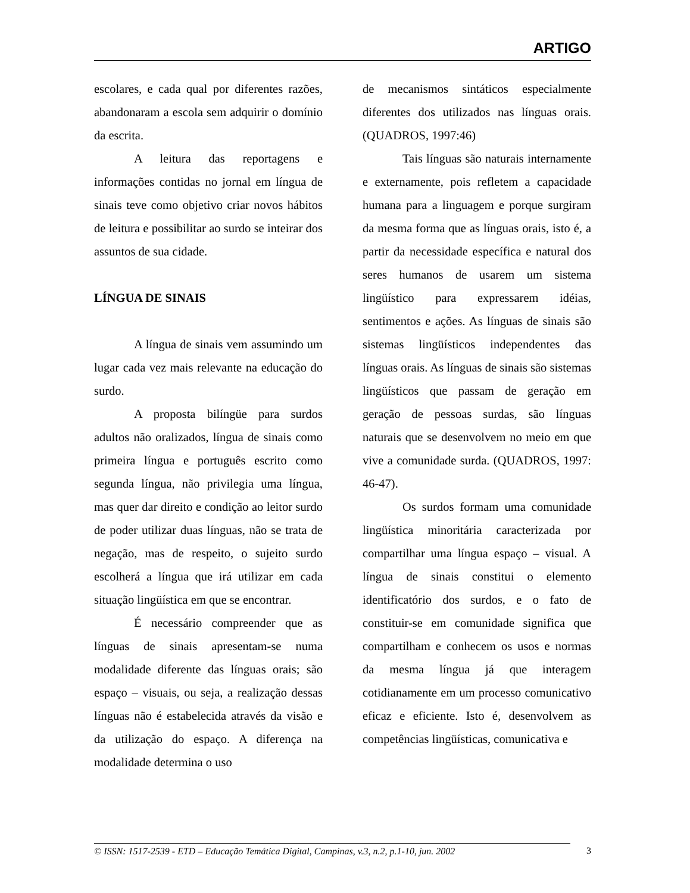ARTIGO
escolares, e cada qual por diferentes razões, abandonaram a escola sem adquirir o domínio da escrita.
A leitura das reportagens e informações contidas no jornal em língua de sinais teve como objetivo criar novos hábitos de leitura e possibilitar ao surdo se inteirar dos assuntos de sua cidade.
LÍNGUA DE SINAIS
A língua de sinais vem assumindo um lugar cada vez mais relevante na educação do surdo.
A proposta bilíngüe para surdos adultos não oralizados, língua de sinais como primeira língua e português escrito como segunda língua, não privilegia uma língua, mas quer dar direito e condição ao leitor surdo de poder utilizar duas línguas, não se trata de negação, mas de respeito, o sujeito surdo escolherá a língua que irá utilizar em cada situação lingüística em que se encontrar.
É necessário compreender que as línguas de sinais apresentam-se numa modalidade diferente das línguas orais; são espaço – visuais, ou seja, a realização dessas línguas não é estabelecida através da visão e da utilização do espaço. A diferença na modalidade determina o uso
de mecanismos sintáticos especialmente diferentes dos utilizados nas línguas orais. (QUADROS, 1997:46)
Tais línguas são naturais internamente e externamente, pois refletem a capacidade humana para a linguagem e porque surgiram da mesma forma que as línguas orais, isto é, a partir da necessidade específica e natural dos seres humanos de usarem um sistema lingüístico para expressarem idéias, sentimentos e ações. As línguas de sinais são sistemas lingüísticos independentes das línguas orais. As línguas de sinais são sistemas lingüísticos que passam de geração em geração de pessoas surdas, são línguas naturais que se desenvolvem no meio em que vive a comunidade surda. (QUADROS, 1997: 46-47).
Os surdos formam uma comunidade lingüística minoritária caracterizada por compartilhar uma língua espaço – visual. A língua de sinais constitui o elemento identificatório dos surdos, e o fato de constituir-se em comunidade significa que compartilham e conhecem os usos e normas da mesma língua já que interagem cotidianamente em um processo comunicativo eficaz e eficiente. Isto é, desenvolvem as competências lingüísticas, comunicativa e
© ISSN: 1517-2539 - ETD – Educação Temática Digital, Campinas, v.3, n.2, p.1-10, jun. 2002
3